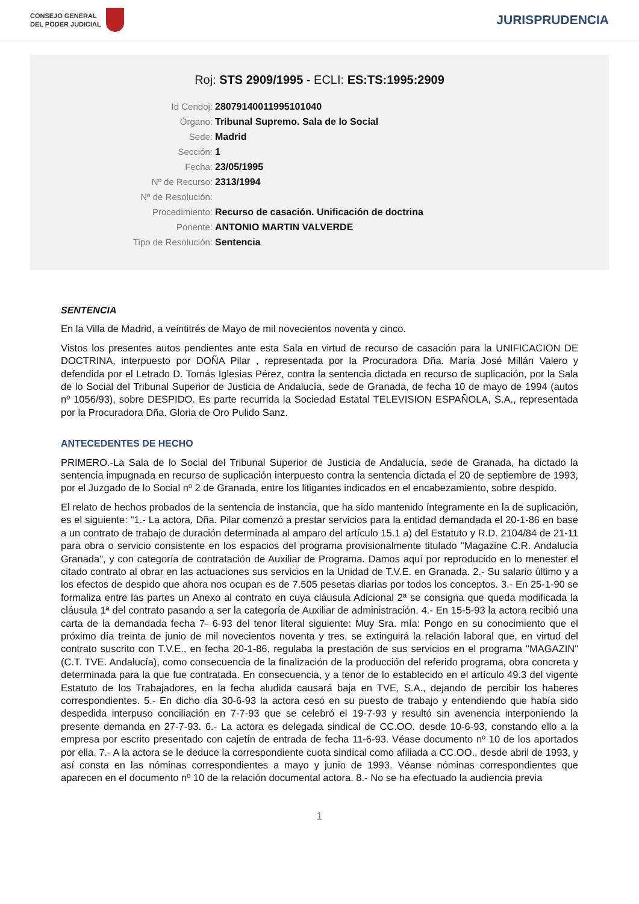CONSEJO GENERAL
DEL PODER JUDICIAL
JURISPRUDENCIA
Roj: STS 2909/1995 - ECLI: ES:TS:1995:2909
Id Cendoj: 28079140011995101040
Órgano: Tribunal Supremo. Sala de lo Social
Sede: Madrid
Sección: 1
Fecha: 23/05/1995
Nº de Recurso: 2313/1994
Nº de Resolución:
Procedimiento: Recurso de casación. Unificación de doctrina
Ponente: ANTONIO MARTIN VALVERDE
Tipo de Resolución: Sentencia
SENTENCIA
En la Villa de Madrid, a veintitrés de Mayo de mil novecientos noventa y cinco.
Vistos los presentes autos pendientes ante esta Sala en virtud de recurso de casación para la UNIFICACION DE DOCTRINA, interpuesto por DOÑA Pilar , representada por la Procuradora Dña. María José Millán Valero y defendida por el Letrado D. Tomás Iglesias Pérez, contra la sentencia dictada en recurso de suplicación, por la Sala de lo Social del Tribunal Superior de Justicia de Andalucía, sede de Granada, de fecha 10 de mayo de 1994 (autos nº 1056/93), sobre DESPIDO. Es parte recurrida la Sociedad Estatal TELEVISION ESPAÑOLA, S.A., representada por la Procuradora Dña. Gloria de Oro Pulido Sanz.
ANTECEDENTES DE HECHO
PRIMERO.-La Sala de lo Social del Tribunal Superior de Justicia de Andalucía, sede de Granada, ha dictado la sentencia impugnada en recurso de suplicación interpuesto contra la sentencia dictada el 20 de septiembre de 1993, por el Juzgado de lo Social nº 2 de Granada, entre los litigantes indicados en el encabezamiento, sobre despido.
El relato de hechos probados de la sentencia de instancia, que ha sido mantenido íntegramente en la de suplicación, es el siguiente: "1.- La actora, Dña. Pilar comenzó a prestar servicios para la entidad demandada el 20-1-86 en base a un contrato de trabajo de duración determinada al amparo del artículo 15.1 a) del Estatuto y R.D. 2104/84 de 21-11 para obra o servicio consistente en los espacios del programa provisionalmente titulado "Magazine C.R. Andalucía Granada", y con categoría de contratación de Auxiliar de Programa. Damos aquí por reproducido en lo menester el citado contrato al obrar en las actuaciones sus servicios en la Unidad de T.V.E. en Granada. 2.- Su salario último y a los efectos de despido que ahora nos ocupan es de 7.505 pesetas diarias por todos los conceptos. 3.- En 25-1-90 se formaliza entre las partes un Anexo al contrato en cuya cláusula Adicional 2ª se consigna que queda modificada la cláusula 1ª del contrato pasando a ser la categoría de Auxiliar de administración. 4.- En 15-5-93 la actora recibió una carta de la demandada fecha 7- 6-93 del tenor literal siguiente: Muy Sra. mía: Pongo en su conocimiento que el próximo día treinta de junio de mil novecientos noventa y tres, se extinguirá la relación laboral que, en virtud del contrato suscrito con T.V.E., en fecha 20-1-86, regulaba la prestación de sus servicios en el programa "MAGAZIN" (C.T. TVE. Andalucía), como consecuencia de la finalización de la producción del referido programa, obra concreta y determinada para la que fue contratada. En consecuencia, y a tenor de lo establecido en el artículo 49.3 del vigente Estatuto de los Trabajadores, en la fecha aludida causará baja en TVE, S.A., dejando de percibir los haberes correspondientes. 5.- En dicho día 30-6-93 la actora cesó en su puesto de trabajo y entendiendo que había sido despedida interpuso conciliación en 7-7-93 que se celebró el 19-7-93 y resultó sin avenencia interponiendo la presente demanda en 27-7-93. 6.- La actora es delegada sindical de CC.OO. desde 10-6-93, constando ello a la empresa por escrito presentado con cajetín de entrada de fecha 11-6-93. Véase documento nº 10 de los aportados por ella. 7.- A la actora se le deduce la correspondiente cuota sindical como afiliada a CC.OO., desde abril de 1993, y así consta en las nóminas correspondientes a mayo y junio de 1993. Véanse nóminas correspondientes que aparecen en el documento nº 10 de la relación documental actora. 8.- No se ha efectuado la audiencia previa
1